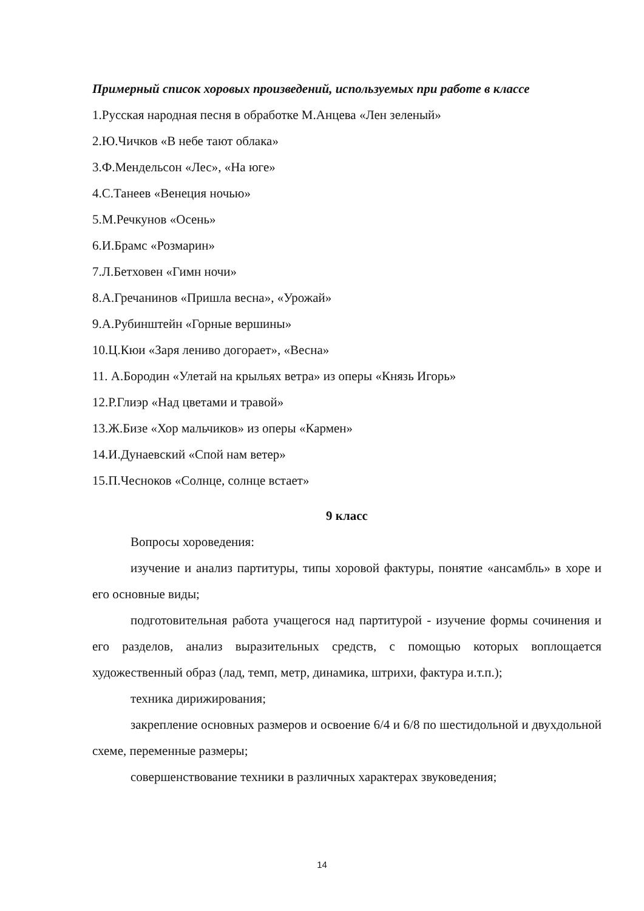Примерный список хоровых произведений, используемых при работе в классе
1.Русская народная песня в обработке М.Анцева «Лен зеленый»
2.Ю.Чичков «В небе тают облака»
3.Ф.Мендельсон «Лес», «На юге»
4.С.Танеев «Венеция ночью»
5.М.Речкунов «Осень»
6.И.Брамс «Розмарин»
7.Л.Бетховен «Гимн ночи»
8.А.Гречанинов «Пришла весна», «Урожай»
9.А.Рубинштейн «Горные вершины»
10.Ц.Кюи «Заря лениво догорает», «Весна»
11. А.Бородин «Улетай на крыльях ветра» из оперы «Князь Игорь»
12.Р.Глиэр «Над цветами и травой»
13.Ж.Бизе «Хор мальчиков» из оперы «Кармен»
14.И.Дунаевский «Спой нам ветер»
15.П.Чесноков «Солнце, солнце встает»
9 класс
Вопросы хороведения:
изучение и анализ партитуры, типы хоровой фактуры, понятие «ансамбль» в хоре и его основные виды;
подготовительная работа учащегося над партитурой - изучение формы сочинения и его разделов, анализ выразительных средств, с помощью которых воплощается художественный образ (лад, темп, метр, динамика, штрихи, фактура и.т.п.);
техника дирижирования;
закрепление основных размеров и освоение 6/4 и 6/8 по шестидольной и двухдольной схеме, переменные размеры;
совершенствование техники в различных характерах звуковедения;
14